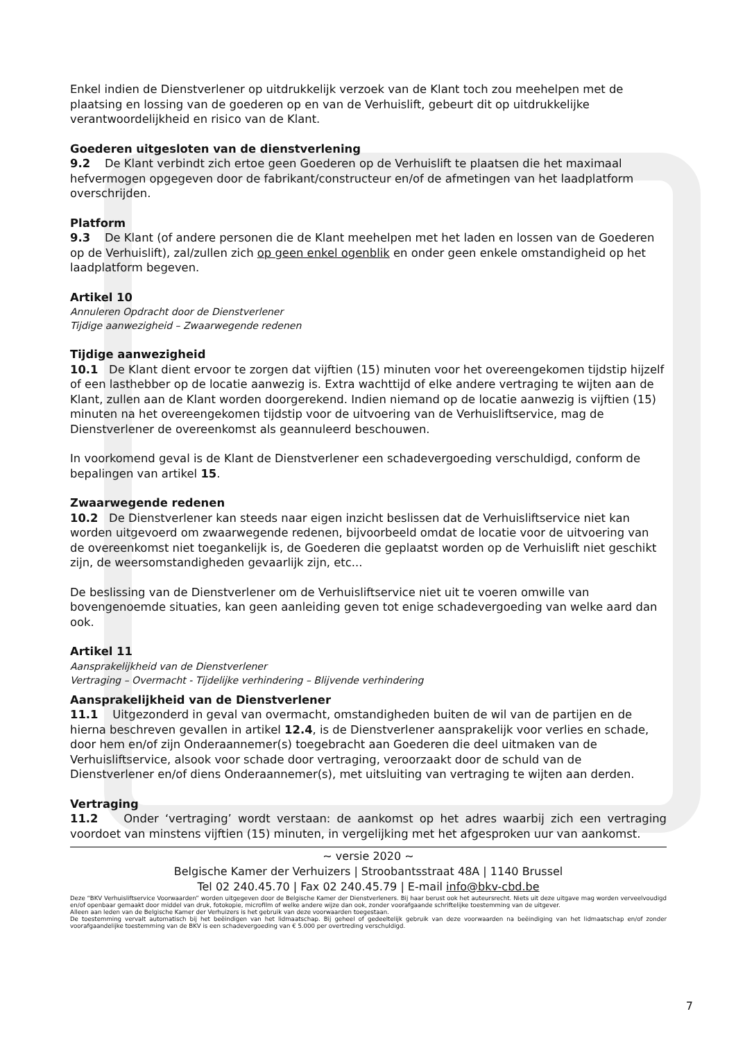Enkel indien de Dienstverlener op uitdrukkelijk verzoek van de Klant toch zou meehelpen met de plaatsing en lossing van de goederen op en van de Verhuislift, gebeurt dit op uitdrukkelijke verantwoordelijkheid en risico van de Klant.
Goederen uitgesloten van de dienstverlening
9.2 De Klant verbindt zich ertoe geen Goederen op de Verhuislift te plaatsen die het maximaal hefvermogen opgegeven door de fabrikant/constructeur en/of de afmetingen van het laadplatform overschrijden.
Platform
9.3 De Klant (of andere personen die de Klant meehelpen met het laden en lossen van de Goederen op de Verhuislift), zal/zullen zich op geen enkel ogenblik en onder geen enkele omstandigheid op het laadplatform begeven.
Artikel 10
Annuleren Opdracht door de Dienstverlener
Tijdige aanwezigheid – Zwaarwegende redenen
Tijdige aanwezigheid
10.1 De Klant dient ervoor te zorgen dat vijftien (15) minuten voor het overeengekomen tijdstip hijzelf of een lasthebber op de locatie aanwezig is. Extra wachttijd of elke andere vertraging te wijten aan de Klant, zullen aan de Klant worden doorgerekend. Indien niemand op de locatie aanwezig is vijftien (15) minuten na het overeengekomen tijdstip voor de uitvoering van de Verhuisliftservice, mag de Dienstverlener de overeenkomst als geannuleerd beschouwen.
In voorkomend geval is de Klant de Dienstverlener een schadevergoeding verschuldigd, conform de bepalingen van artikel 15.
Zwaarwegende redenen
10.2 De Dienstverlener kan steeds naar eigen inzicht beslissen dat de Verhuisliftservice niet kan worden uitgevoerd om zwaarwegende redenen, bijvoorbeeld omdat de locatie voor de uitvoering van de overeenkomst niet toegankelijk is, de Goederen die geplaatst worden op de Verhuislift niet geschikt zijn, de weersomstandigheden gevaarlijk zijn, etc...
De beslissing van de Dienstverlener om de Verhuisliftservice niet uit te voeren omwille van bovengenoemde situaties, kan geen aanleiding geven tot enige schadevergoeding van welke aard dan ook.
Artikel 11
Aansprakelijkheid van de Dienstverlener
Vertraging – Overmacht - Tijdelijke verhindering – Blijvende verhindering
Aansprakelijkheid van de Dienstverlener
11.1 Uitgezonderd in geval van overmacht, omstandigheden buiten de wil van de partijen en de hierna beschreven gevallen in artikel 12.4, is de Dienstverlener aansprakelijk voor verlies en schade, door hem en/of zijn Onderaannemer(s) toegebracht aan Goederen die deel uitmaken van de Verhuisliftservice, alsook voor schade door vertraging, veroorzaakt door de schuld van de Dienstverlener en/of diens Onderaannemer(s), met uitsluiting van vertraging te wijten aan derden.
Vertraging
11.2 Onder ‘vertraging’ wordt verstaan: de aankomst op het adres waarbij zich een vertraging voordoet van minstens vijftien (15) minuten, in vergelijking met het afgesproken uur van aankomst.
~ versie 2020 ~
Belgische Kamer der Verhuizers | Stroobantsstraat 48A | 1140 Brussel
Tel 02 240.45.70 | Fax 02 240.45.79 | E-mail info@bkv-cbd.be
Deze “BKV Verhuisliftservice Voorwaarden” worden uitgegeven door de Belgische Kamer der Dienstverleners. Bij haar berust ook het auteursrecht. Niets uit deze uitgave mag worden verveelvoudigd en/of openbaar gemaakt door middel van druk, fotokopie, microfilm of welke andere wijze dan ook, zonder voorafgaande schriftelijke toestemming van de uitgever.
Alleen aan leden van de Belgische Kamer der Verhuizers is het gebruik van deze voorwaarden toegestaan.
De toestemming vervalt automatisch bij het beëindigen van het lidmaatschap. Bij geheel of gedeeltelijk gebruik van deze voorwaarden na beëindiging van het lidmaatschap en/of zonder voorafgaandelijke toestemming van de BKV is een schadevergoeding van € 5.000 per overtreding verschuldigd.
7